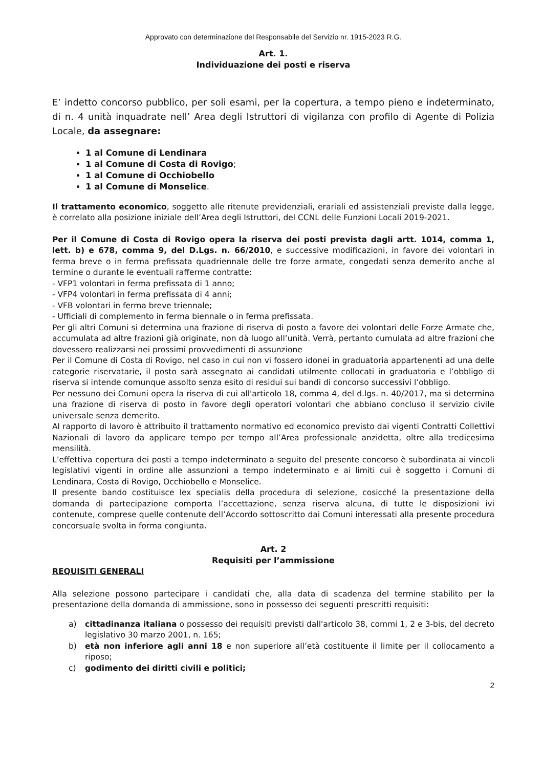Approvato con determinazione del Responsabile del Servizio nr. 1915-2023 R.G.
Art. 1.
Individuazione dei posti e riserva
E’ indetto concorso pubblico, per soli esami, per la copertura, a tempo pieno e indeterminato, di n. 4 unità inquadrate nell’ Area degli Istruttori di vigilanza con profilo di Agente di Polizia Locale, da assegnare:
1 al Comune di Lendinara
1 al Comune di Costa di Rovigo;
1 al Comune di Occhiobello
1 al Comune di Monselice.
Il trattamento economico, soggetto alle ritenute previdenziali, erariali ed assistenziali previste dalla legge, è correlato alla posizione iniziale dell’Area degli Istruttori, del CCNL delle Funzioni Locali 2019-2021.
Per il Comune di Costa di Rovigo opera la riserva dei posti prevista dagli artt. 1014, comma 1, lett. b) e 678, comma 9, del D.Lgs. n. 66/2010, e successive modificazioni, in favore dei volontari in ferma breve o in ferma prefissata quadriennale delle tre forze armate, congedati senza demerito anche al termine o durante le eventuali rafferme contratte:
- VFP1 volontari in ferma prefissata di 1 anno;
- VFP4 volontari in ferma prefissata di 4 anni;
- VFB volontari in ferma breve triennale;
- Ufficiali di complemento in ferma biennale o in ferma prefissata.
Per gli altri Comuni si determina una frazione di riserva di posto a favore dei volontari delle Forze Armate che, accumulata ad altre frazioni già originate, non dà luogo all’unità. Verrà, pertanto cumulata ad altre frazioni che dovessero realizzarsi nei prossimi provvedimenti di assunzione
Per il Comune di Costa di Rovigo, nel caso in cui non vi fossero idonei in graduatoria appartenenti ad una delle categorie riservatarie, il posto sarà assegnato ai candidati utilmente collocati in graduatoria e l’obbligo di riserva si intende comunque assolto senza esito di residui sui bandi di concorso successivi l’obbligo.
Per nessuno dei Comuni opera la riserva di cui all'articolo 18, comma 4, del d.lgs. n. 40/2017, ma si determina una frazione di riserva di posto in favore degli operatori volontari che abbiano concluso il servizio civile universale senza demerito.
Al rapporto di lavoro è attribuito il trattamento normativo ed economico previsto dai vigenti Contratti Collettivi Nazionali di lavoro da applicare tempo per tempo all’Area professionale anzidetta, oltre alla tredicesima mensilità.
L’effettiva copertura dei posti a tempo indeterminato a seguito del presente concorso è subordinata ai vincoli legislativi vigenti in ordine alle assunzioni a tempo indeterminato e ai limiti cui è soggetto i Comuni di Lendinara, Costa di Rovigo, Occhiobello e Monselice.
Il presente bando costituisce lex specialis della procedura di selezione, cosicché la presentazione della domanda di partecipazione comporta l’accettazione, senza riserva alcuna, di tutte le disposizioni ivi contenute, comprese quelle contenute dell’Accordo sottoscritto dai Comuni interessati alla presente procedura concorsuale svolta in forma congiunta.
Art. 2
Requisiti per l’ammissione
REQUISITI GENERALI
Alla selezione possono partecipare i candidati che, alla data di scadenza del termine stabilito per la presentazione della domanda di ammissione, sono in possesso dei seguenti prescritti requisiti:
a) cittadinanza italiana o possesso dei requisiti previsti dall'articolo 38, commi 1, 2 e 3-bis, del decreto legislativo 30 marzo 2001, n. 165;
b) età non inferiore agli anni 18 e non superiore all’età costituente il limite per il collocamento a riposo;
c) godimento dei diritti civili e politici;
2